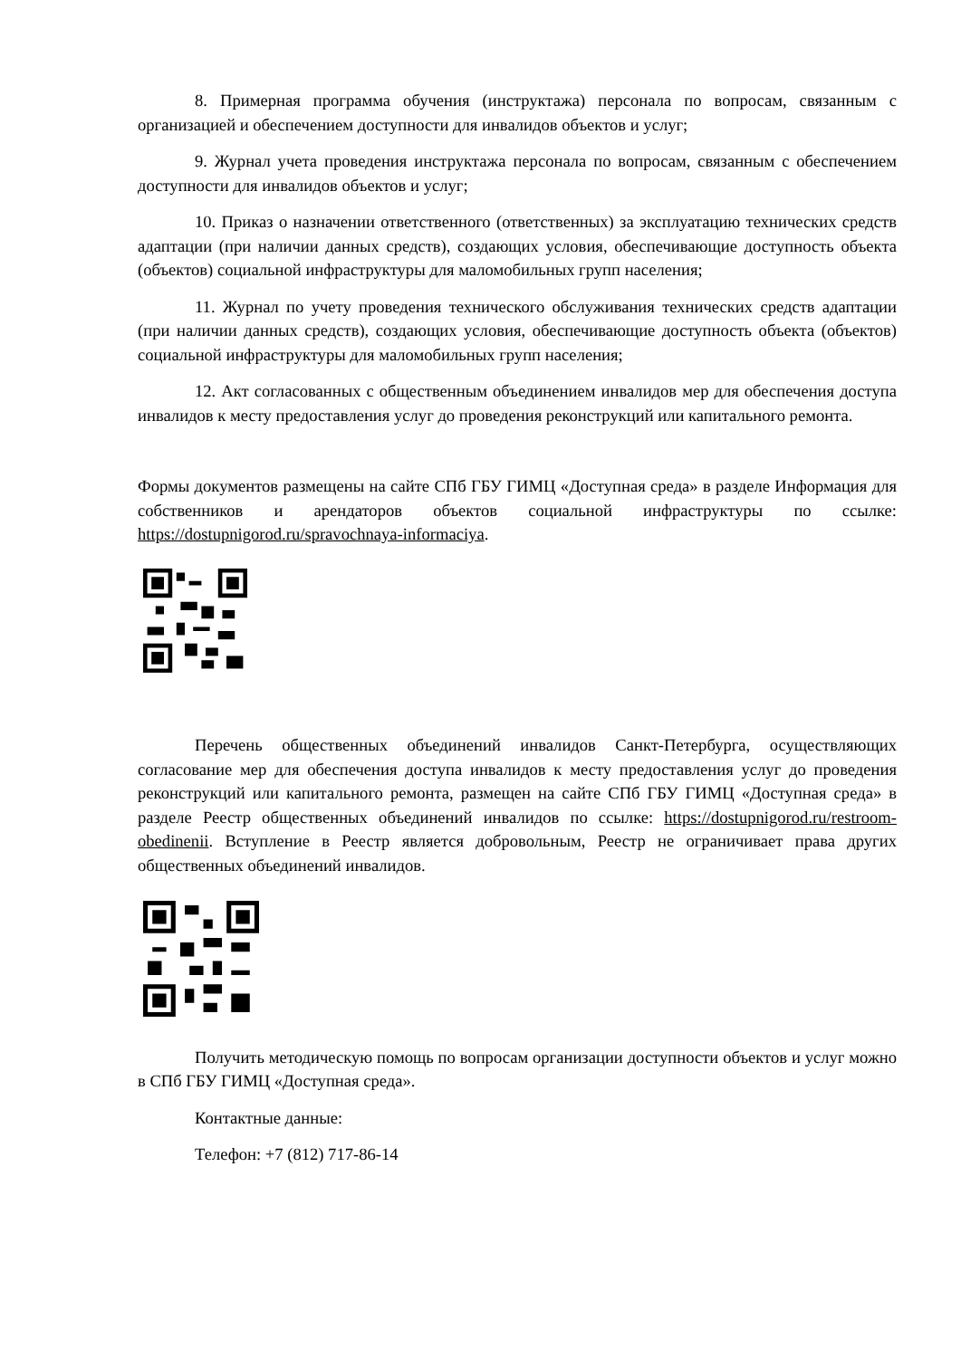8. Примерная программа обучения (инструктажа) персонала по вопросам, связанным с организацией и обеспечением доступности для инвалидов объектов и услуг;
9. Журнал учета проведения инструктажа персонала по вопросам, связанным с обеспечением доступности для инвалидов объектов и услуг;
10. Приказ о назначении ответственного (ответственных) за эксплуатацию технических средств адаптации (при наличии данных средств), создающих условия, обеспечивающие доступность объекта (объектов) социальной инфраструктуры для маломобильных групп населения;
11. Журнал по учету проведения технического обслуживания технических средств адаптации (при наличии данных средств), создающих условия, обеспечивающие доступность объекта (объектов) социальной инфраструктуры для маломобильных групп населения;
12. Акт согласованных с общественным объединением инвалидов мер для обеспечения доступа инвалидов к месту предоставления услуг до проведения реконструкций или капитального ремонта.
Формы документов размещены на сайте СПб ГБУ ГИМЦ «Доступная среда» в разделе Информация для собственников и арендаторов объектов социальной инфраструктуры по ссылке: https://dostupnigorod.ru/spravochnaya-informaciya.
Перечень общественных объединений инвалидов Санкт-Петербурга, осуществляющих согласование мер для обеспечения доступа инвалидов к месту предоставления услуг до проведения реконструкций или капитального ремонта, размещен на сайте СПб ГБУ ГИМЦ «Доступная среда» в разделе Реестр общественных объединений инвалидов по ссылке: https://dostupnigorod.ru/restroom-obedinenii. Вступление в Реестр является добровольным, Реестр не ограничивает права других общественных объединений инвалидов.
Получить методическую помощь по вопросам организации доступности объектов и услуг можно в СПб ГБУ ГИМЦ «Доступная среда».
Контактные данные:
Телефон: +7 (812) 717-86-14